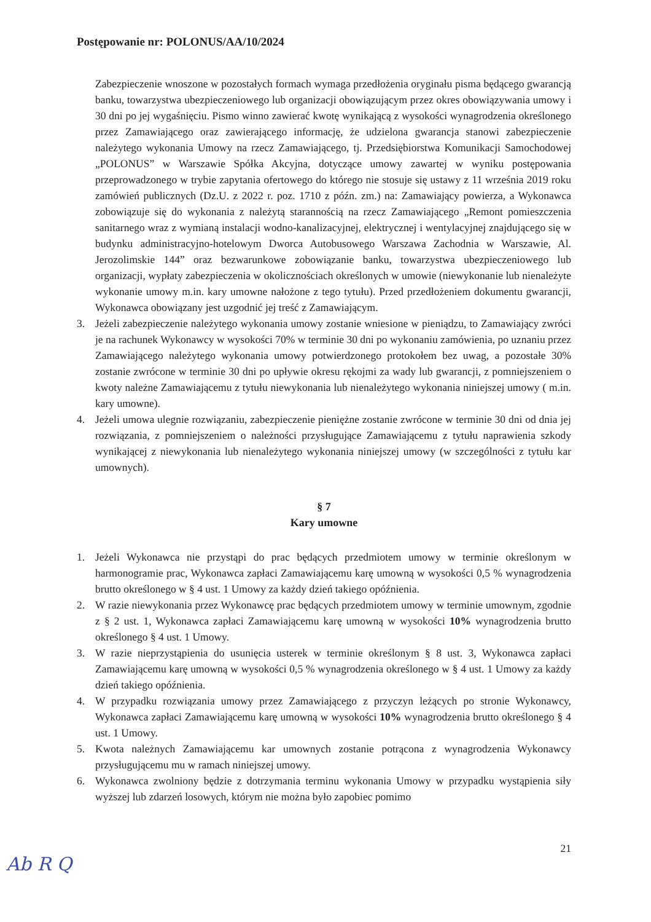Postępowanie nr: POLONUS/AA/10/2024
Zabezpieczenie wnoszone w pozostałych formach wymaga przedłożenia oryginału pisma będącego gwarancją banku, towarzystwa ubezpieczeniowego lub organizacji obowiązującym przez okres obowiązywania umowy i 30 dni po jej wygaśnięciu. Pismo winno zawierać kwotę wynikającą z wysokości wynagrodzenia określonego przez Zamawiającego oraz zawierającego informację, że udzielona gwarancja stanowi zabezpieczenie należytego wykonania Umowy na rzecz Zamawiającego, tj. Przedsiębiorstwa Komunikacji Samochodowej „POLONUS” w Warszawie Spółka Akcyjna, dotyczące umowy zawartej w wyniku postępowania przeprowadzonego w trybie zapytania ofertowego do którego nie stosuje się ustawy z 11 września 2019 roku zamówień publicznych (Dz.U. z 2022 r. poz. 1710 z późn. zm.) na: Zamawiający powierza, a Wykonawca zobowiązuje się do wykonania z należytą starannością na rzecz Zamawiającego „Remont pomieszczenia sanitarnego wraz z wymianą instalacji wodno-kanalizacyjnej, elektrycznej i wentylacyjnej znajdującego się w budynku administracyjno-hotelowym Dworca Autobusowego Warszawa Zachodnia w Warszawie, Al. Jerozolimskie 144” oraz bezwarunkowe zobowiązanie banku, towarzystwa ubezpieczeniowego lub organizacji, wypłaty zabezpieczenia w okolicznościach określonych w umowie (niewykonanie lub nienależyte wykonanie umowy m.in. kary umowne nałożone z tego tytułu). Przed przedłożeniem dokumentu gwarancji, Wykonawca obowiązany jest uzgodnić jej treść z Zamawiającym.
3. Jeżeli zabezpieczenie należytego wykonania umowy zostanie wniesione w pieniądzu, to Zamawiający zwróci je na rachunek Wykonawcy w wysokości 70% w terminie 30 dni po wykonaniu zamówienia, po uznaniu przez Zamawiającego należytego wykonania umowy potwierdzonego protokołem bez uwag, a pozostałe 30% zostanie zwrócone w terminie 30 dni po upływie okresu rękojmi za wady lub gwarancji, z pomniejszeniem o kwoty należne Zamawiającemu z tytułu niewykonania lub nienależytego wykonania niniejszej umowy ( m.in. kary umowne).
4. Jeżeli umowa ulegnie rozwiązaniu, zabezpieczenie pieniężne zostanie zwrócone w terminie 30 dni od dnia jej rozwiązania, z pomniejszeniem o należności przysługujące Zamawiającemu z tytułu naprawienia szkody wynikającej z niewykonania lub nienależytego wykonania niniejszej umowy (w szczególności z tytułu kar umownych).
§ 7
Kary umowne
1. Jeżeli Wykonawca nie przystąpi do prac będących przedmiotem umowy w terminie określonym w harmonogramie prac, Wykonawca zapłaci Zamawiającemu karę umowną w wysokości 0,5 % wynagrodzenia brutto określonego w § 4 ust. 1 Umowy za każdy dzień takiego opóźnienia.
2. W razie niewykonania przez Wykonawcę prac będących przedmiotem umowy w terminie umownym, zgodnie z § 2 ust. 1, Wykonawca zapłaci Zamawiającemu karę umowną w wysokości 10% wynagrodzenia brutto określonego § 4 ust. 1 Umowy.
3. W razie nieprzystąpienia do usunięcia usterek w terminie określonym § 8 ust. 3, Wykonawca zapłaci Zamawiającemu karę umowną w wysokości 0,5 % wynagrodzenia określonego w § 4 ust. 1 Umowy za każdy dzień takiego opóźnienia.
4. W przypadku rozwiązania umowy przez Zamawiającego z przyczyn leżących po stronie Wykonawcy, Wykonawca zapłaci Zamawiającemu karę umowną w wysokości 10% wynagrodzenia brutto określonego § 4 ust. 1 Umowy.
5. Kwota należnych Zamawiającemu kar umownych zostanie potrącona z wynagrodzenia Wykonawcy przysługującemu mu w ramach niniejszej umowy.
6. Wykonawca zwolniony będzie z dotrzymania terminu wykonania Umowy w przypadku wystąpienia siły wyższej lub zdarzeń losowych, którym nie można było zapobiec pomimo
21
Ab​ R ​Q